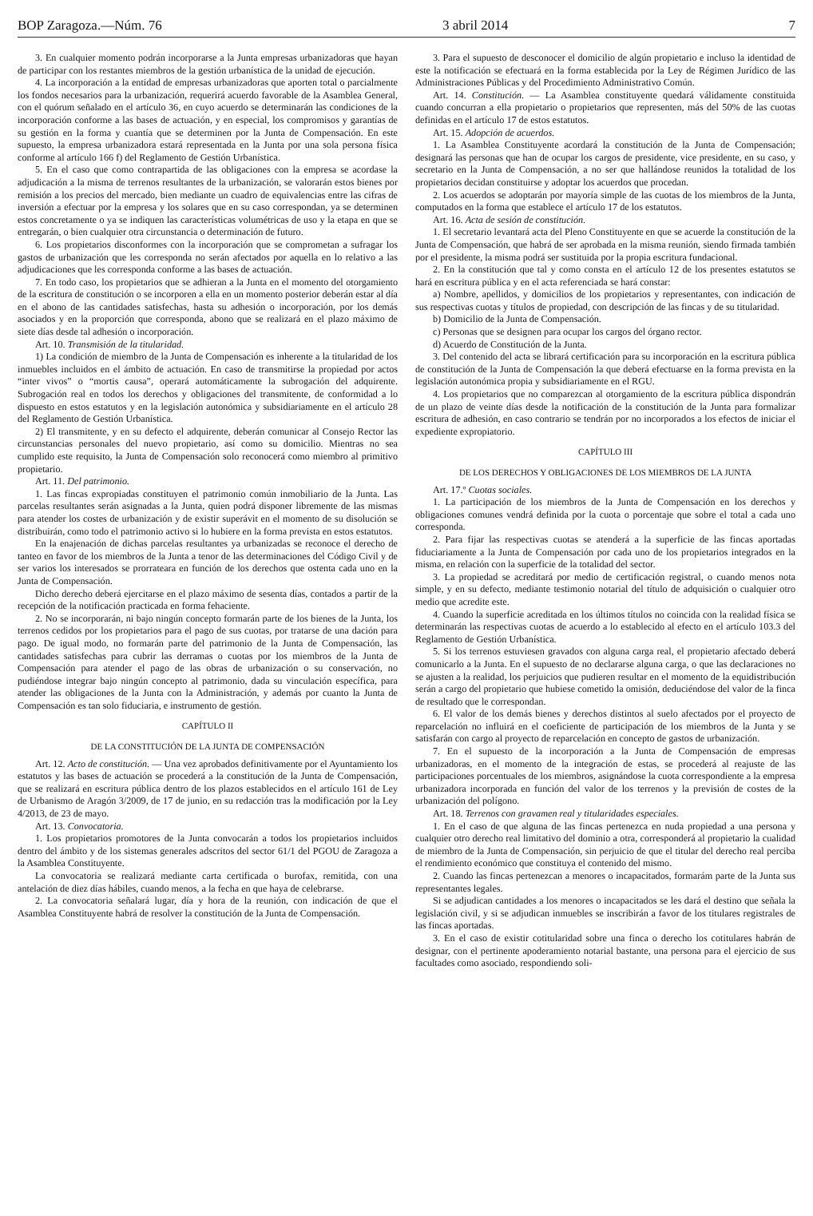BOP Zaragoza.—Núm. 76 3 abril 2014 7
3. En cualquier momento podrán incorporarse a la Junta empresas urbanizadoras que hayan de participar con los restantes miembros de la gestión urbanística de la unidad de ejecución.
4. La incorporación a la entidad de empresas urbanizadoras que aporten total o parcialmente los fondos necesarios para la urbanización, requerirá acuerdo favorable de la Asamblea General, con el quórum señalado en el artículo 36, en cuyo acuerdo se determinarán las condiciones de la incorporación conforme a las bases de actuación, y en especial, los compromisos y garantías de su gestión en la forma y cuantía que se determinen por la Junta de Compensación. En este supuesto, la empresa urbanizadora estará representada en la Junta por una sola persona física conforme al artículo 166 f) del Reglamento de Gestión Urbanística.
5. En el caso que como contrapartida de las obligaciones con la empresa se acordase la adjudicación a la misma de terrenos resultantes de la urbanización, se valorarán estos bienes por remisión a los precios del mercado, bien mediante un cuadro de equivalencias entre las cifras de inversión a efectuar por la empresa y los solares que en su caso correspondan, ya se determinen estos concretamente o ya se indiquen las características volumétricas de uso y la etapa en que se entregarán, o bien cualquier otra circunstancia o determinación de futuro.
6. Los propietarios disconformes con la incorporación que se comprometan a sufragar los gastos de urbanización que les corresponda no serán afectados por aquella en lo relativo a las adjudicaciones que les corresponda conforme a las bases de actuación.
7. En todo caso, los propietarios que se adhieran a la Junta en el momento del otorgamiento de la escritura de constitución o se incorporen a ella en un momento posterior deberán estar al día en el abono de las cantidades satisfechas, hasta su adhesión o incorporación, por los demás asociados y en la proporción que corresponda, abono que se realizará en el plazo máximo de siete días desde tal adhesión o incorporación.
Art. 10. Transmisión de la titularidad.
1) La condición de miembro de la Junta de Compensación es inherente a la titularidad de los inmuebles incluidos en el ámbito de actuación. En caso de transmitirse la propiedad por actos “inter vivos” o “mortis causa”, operará automáticamente la subrogación del adquirente. Subrogación real en todos los derechos y obligaciones del transmitente, de conformidad a lo dispuesto en estos estatutos y en la legislación autonómica y subsidiariamente en el artículo 28 del Reglamento de Gestión Urbanística.
2) El transmitente, y en su defecto el adquirente, deberán comunicar al Consejo Rector las circunstancias personales del nuevo propietario, así como su domicilio. Mientras no sea cumplido este requisito, la Junta de Compensación solo reconocerá como miembro al primitivo propietario.
Art. 11. Del patrimonio.
1. Las fincas expropiadas constituyen el patrimonio común inmobiliario de la Junta. Las parcelas resultantes serán asignadas a la Junta, quien podrá disponer libremente de las mismas para atender los costes de urbanización y de existir superávit en el momento de su disolución se distribuirán, como todo el patrimonio activo si lo hubiere en la forma prevista en estos estatutos.
En la enajenación de dichas parcelas resultantes ya urbanizadas se reconoce el derecho de tanteo en favor de los miembros de la Junta a tenor de las determinaciones del Código Civil y de ser varios los interesados se prorrateara en función de los derechos que ostenta cada uno en la Junta de Compensación.
Dicho derecho deberá ejercitarse en el plazo máximo de sesenta días, contados a partir de la recepción de la notificación practicada en forma fehaciente.
2. No se incorporarán, ni bajo ningún concepto formarán parte de los bienes de la Junta, los terrenos cedidos por los propietarios para el pago de sus cuotas, por tratarse de una dación para pago. De igual modo, no formarán parte del patrimonio de la Junta de Compensación, las cantidades satisfechas para cubrir las derramas o cuotas por los miembros de la Junta de Compensación para atender el pago de las obras de urbanización o su conservación, no pudiéndose integrar bajo ningún concepto al patrimonio, dada su vinculación específica, para atender las obligaciones de la Junta con la Administración, y además por cuanto la Junta de Compensación es tan solo fiduciaria, e instrumento de gestión.
CAPÍTULO II
DE LA CONSTITUCIÓN DE LA JUNTA DE COMPENSACIÓN
Art. 12. Acto de constitución. — Una vez aprobados definitivamente por el Ayuntamiento los estatutos y las bases de actuación se procederá a la constitución de la Junta de Compensación, que se realizará en escritura pública dentro de los plazos establecidos en el artículo 161 de Ley de Urbanismo de Aragón 3/2009, de 17 de junio, en su redacción tras la modificación por la Ley 4/2013, de 23 de mayo.
Art. 13. Convocatoria.
1. Los propietarios promotores de la Junta convocarán a todos los propietarios incluidos dentro del ámbito y de los sistemas generales adscritos del sector 61/1 del PGOU de Zaragoza a la Asamblea Constituyente.
La convocatoria se realizará mediante carta certificada o burofax, remitida, con una antelación de diez días hábiles, cuando menos, a la fecha en que haya de celebrarse.
2. La convocatoria señalará lugar, día y hora de la reunión, con indicación de que el Asamblea Constituyente habrá de resolver la constitución de la Junta de Compensación.
3. Para el supuesto de desconocer el domicilio de algún propietario e incluso la identidad de este la notificación se efectuará en la forma establecida por la Ley de Régimen Jurídico de las Administraciones Públicas y del Procedimiento Administrativo Común.
Art. 14. Constitución. — La Asamblea constituyente quedará válidamente constituida cuando concurran a ella propietario o propietarios que representen, más del 50% de las cuotas definidas en el artículo 17 de estos estatutos.
Art. 15. Adopción de acuerdos.
1. La Asamblea Constituyente acordará la constitución de la Junta de Compensación; designará las personas que han de ocupar los cargos de presidente, vice presidente, en su caso, y secretario en la Junta de Compensación, a no ser que hallándose reunidos la totalidad de los propietarios decidan constituirse y adoptar los acuerdos que procedan.
2. Los acuerdos se adoptarán por mayoría simple de las cuotas de los miembros de la Junta, computados en la forma que establece el artículo 17 de los estatutos.
Art. 16. Acta de sesión de constitución.
1. El secretario levantará acta del Pleno Constituyente en que se acuerde la constitución de la Junta de Compensación, que habrá de ser aprobada en la misma reunión, siendo firmada también por el presidente, la misma podrá ser sustituida por la propia escritura fundacional.
2. En la constitución que tal y como consta en el artículo 12 de los presentes estatutos se hará en escritura pública y en el acta referenciada se hará constar:
a) Nombre, apellidos, y domicilios de los propietarios y representantes, con indicación de sus respectivas cuotas y títulos de propiedad, con descripción de las fincas y de su titularidad.
b) Domicilio de la Junta de Compensación.
c) Personas que se designen para ocupar los cargos del órgano rector.
d) Acuerdo de Constitución de la Junta.
3. Del contenido del acta se librará certificación para su incorporación en la escritura pública de constitución de la Junta de Compensación la que deberá efectuarse en la forma prevista en la legislación autonómica propia y subsidiariamente en el RGU.
4. Los propietarios que no comparezcan al otorgamiento de la escritura pública dispondrán de un plazo de veinte días desde la notificación de la constitución de la Junta para formalizar escritura de adhesión, en caso contrario se tendrán por no incorporados a los efectos de iniciar el expediente expropiatorio.
CAPÍTULO III
DE LOS DERECHOS Y OBLIGACIONES DE LOS MIEMBROS DE LA JUNTA
Art. 17.º Cuotas sociales.
1. La participación de los miembros de la Junta de Compensación en los derechos y obligaciones comunes vendrá definida por la cuota o porcentaje que sobre el total a cada uno corresponda.
2. Para fijar las respectivas cuotas se atenderá a la superficie de las fincas aportadas fiduciariamente a la Junta de Compensación por cada uno de los propietarios integrados en la misma, en relación con la superficie de la totalidad del sector.
3. La propiedad se acreditará por medio de certificación registral, o cuando menos nota simple, y en su defecto, mediante testimonio notarial del título de adquisición o cualquier otro medio que acredite este.
4. Cuando la superficie acreditada en los últimos títulos no coincida con la realidad física se determinarán las respectivas cuotas de acuerdo a lo establecido al efecto en el artículo 103.3 del Reglamento de Gestión Urbanística.
5. Si los terrenos estuviesen gravados con alguna carga real, el propietario afectado deberá comunicarlo a la Junta. En el supuesto de no declararse alguna carga, o que las declaraciones no se ajusten a la realidad, los perjuicios que pudieren resultar en el momento de la equidistribución serán a cargo del propietario que hubiese cometido la omisión, deduciéndose del valor de la finca de resultado que le correspondan.
6. El valor de los demás bienes y derechos distintos al suelo afectados por el proyecto de reparcelación no influirá en el coeficiente de participación de los miembros de la Junta y se satisfarán con cargo al proyecto de reparcelación en concepto de gastos de urbanización.
7. En el supuesto de la incorporación a la Junta de Compensación de empresas urbanizadoras, en el momento de la integración de estas, se procederá al reajuste de las participaciones porcentuales de los miembros, asignándose la cuota correspondiente a la empresa urbanizadora incorporada en función del valor de los terrenos y la previsión de costes de la urbanización del polígono.
Art. 18. Terrenos con gravamen real y titularidades especiales.
1. En el caso de que alguna de las fincas pertenezca en nuda propiedad a una persona y cualquier otro derecho real limitativo del dominio a otra, corresponderá al propietario la cualidad de miembro de la Junta de Compensación, sin perjuicio de que el titular del derecho real perciba el rendimiento económico que constituya el contenido del mismo.
2. Cuando las fincas pertenezcan a menores o incapacitados, formarám parte de la Junta sus representantes legales.
Si se adjudican cantidades a los menores o incapacitados se les dará el destino que señala la legislación civil, y si se adjudican inmuebles se inscribirán a favor de los titulares registrales de las fincas aportadas.
3. En el caso de existir cotitularidad sobre una finca o derecho los cotitulares habrán de designar, con el pertinente apoderamiento notarial bastante, una persona para el ejercicio de sus facultades como asociado, respondiendo soli-